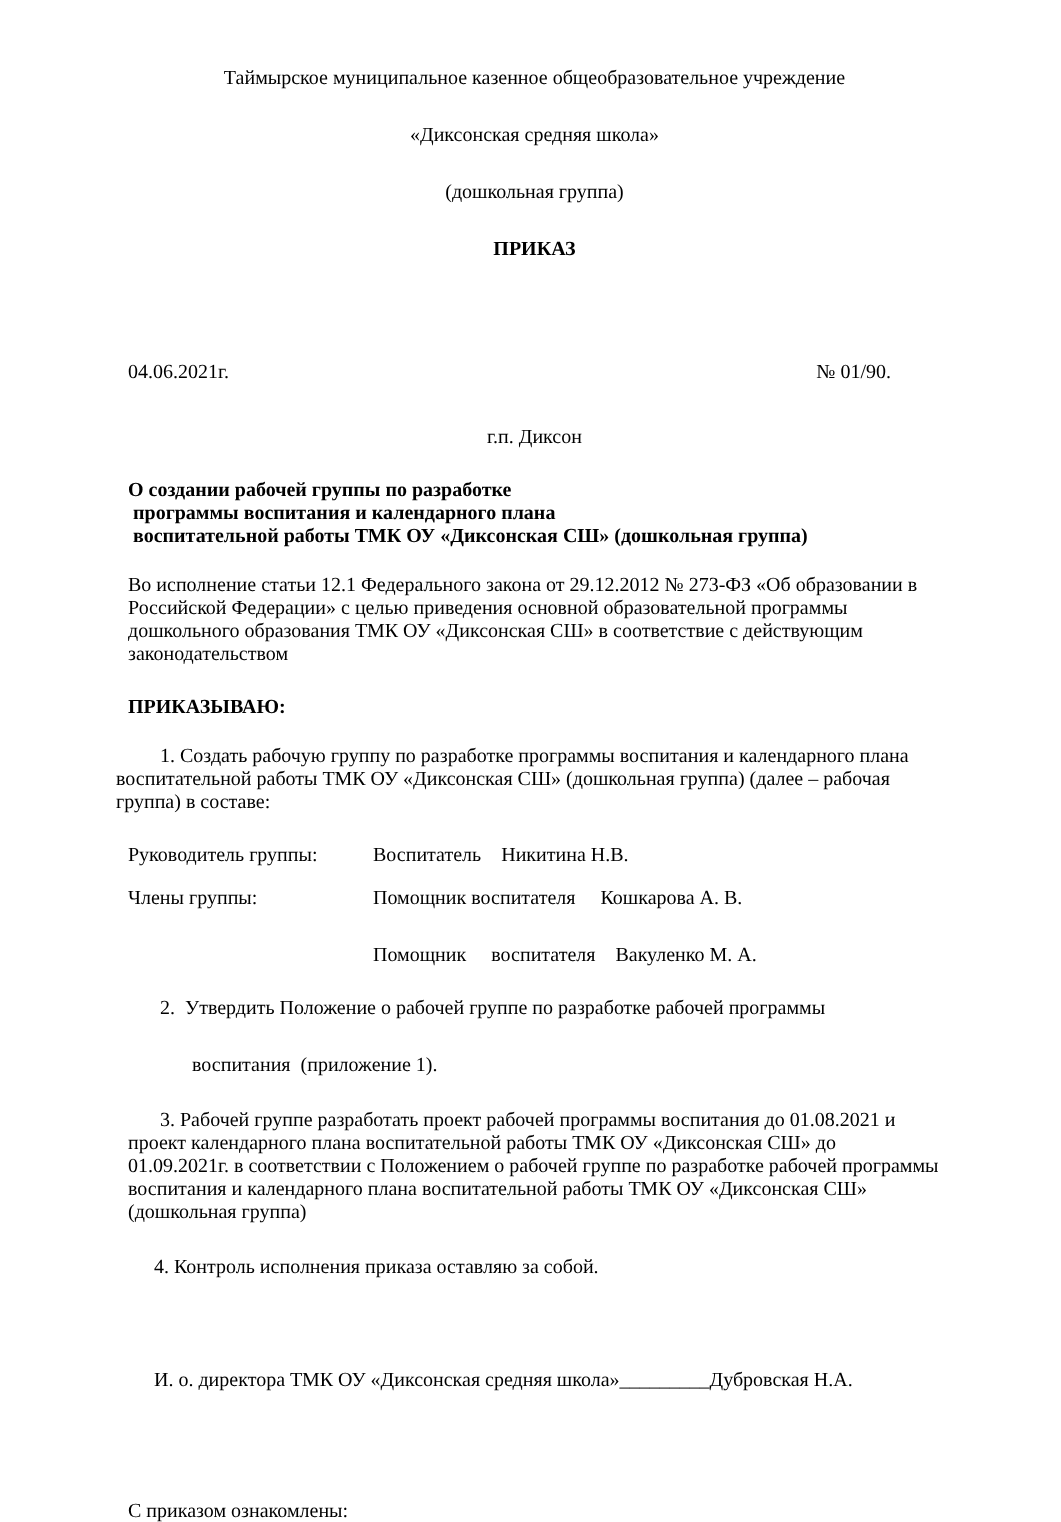Таймырское муниципальное казенное общеобразовательное учреждение
«Диксонская средняя школа»
(дошкольная группа)
ПРИКАЗ
04.06.2021г. № 01/90.
г.п. Диксон
О создании рабочей группы по разработке
программы воспитания и календарного плана
воспитательной работы ТМК ОУ «Диксонская СШ» (дошкольная группа)
Во исполнение статьи 12.1 Федерального закона от 29.12.2012 № 273-ФЗ «Об образовании в Российской Федерации» с целью приведения основной образовательной программы дошкольного образования ТМК ОУ «Диксонская СШ» в соответствие с действующим законодательством
ПРИКАЗЫВАЮ:
1. Создать рабочую группу по разработке программы воспитания и календарного плана воспитательной работы ТМК ОУ «Диксонская СШ» (дошкольная группа) (далее – рабочая группа) в составе:
Руководитель группы: Воспитатель Никитина Н.В. Члены группы: Помощник воспитателя Кошкарова А. В. Помощник воспитателя Вакуленко М. А.
2. Утвердить Положение о рабочей группе по разработке рабочей программы
воспитания (приложение 1).
3. Рабочей группе разработать проект рабочей программы воспитания до 01.08.2021 и проект календарного плана воспитательной работы ТМК ОУ «Диксонская СШ» до 01.09.2021г. в соответствии с Положением о рабочей группе по разработке рабочей программы воспитания и календарного плана воспитательной работы ТМК ОУ «Диксонская СШ» (дошкольная группа)
4. Контроль исполнения приказа оставляю за собой.
И. о. директора ТМК ОУ «Диксонская средняя школа»_________Дубровская Н.А.
С приказом ознакомлены: